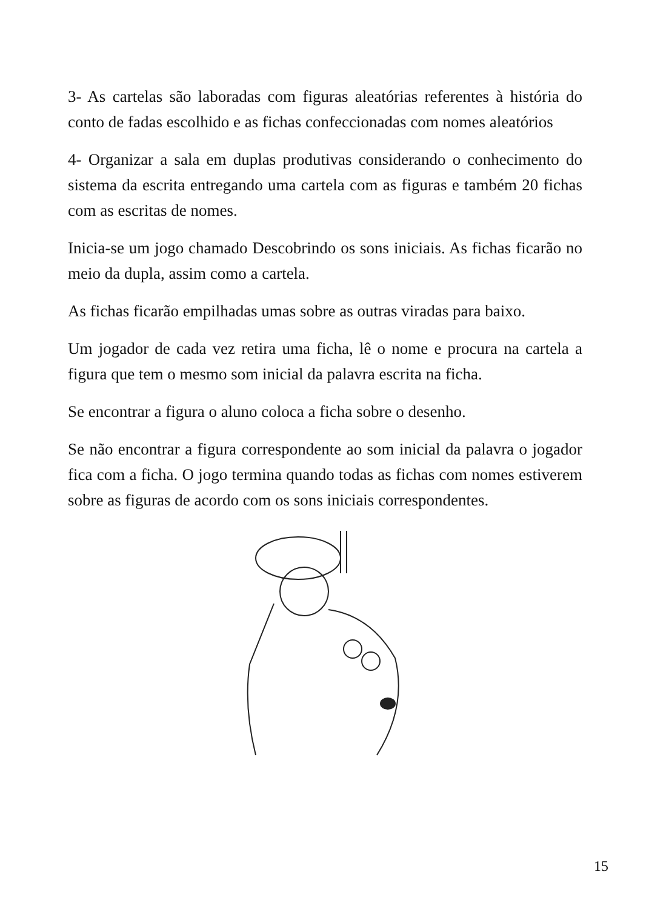3- As cartelas são laboradas com figuras aleatórias referentes à história do conto de fadas escolhido e as fichas confeccionadas com nomes aleatórios
4- Organizar a sala em duplas produtivas considerando o conhecimento do sistema da escrita entregando uma cartela com as figuras e também 20 fichas com as escritas de nomes.
Inicia-se um jogo chamado Descobrindo os sons iniciais. As fichas ficarão no meio da dupla, assim como a cartela.
As fichas ficarão empilhadas umas sobre as outras viradas para baixo.
Um jogador de cada vez retira uma ficha, lê o nome e procura na cartela a figura que tem o mesmo som inicial da palavra escrita na ficha.
Se encontrar a figura o aluno coloca a ficha sobre o desenho.
Se não encontrar a figura correspondente ao som inicial da palavra o jogador fica com a ficha. O jogo termina quando todas as fichas com nomes estiverem sobre as figuras de acordo com os sons iniciais correspondentes.
15